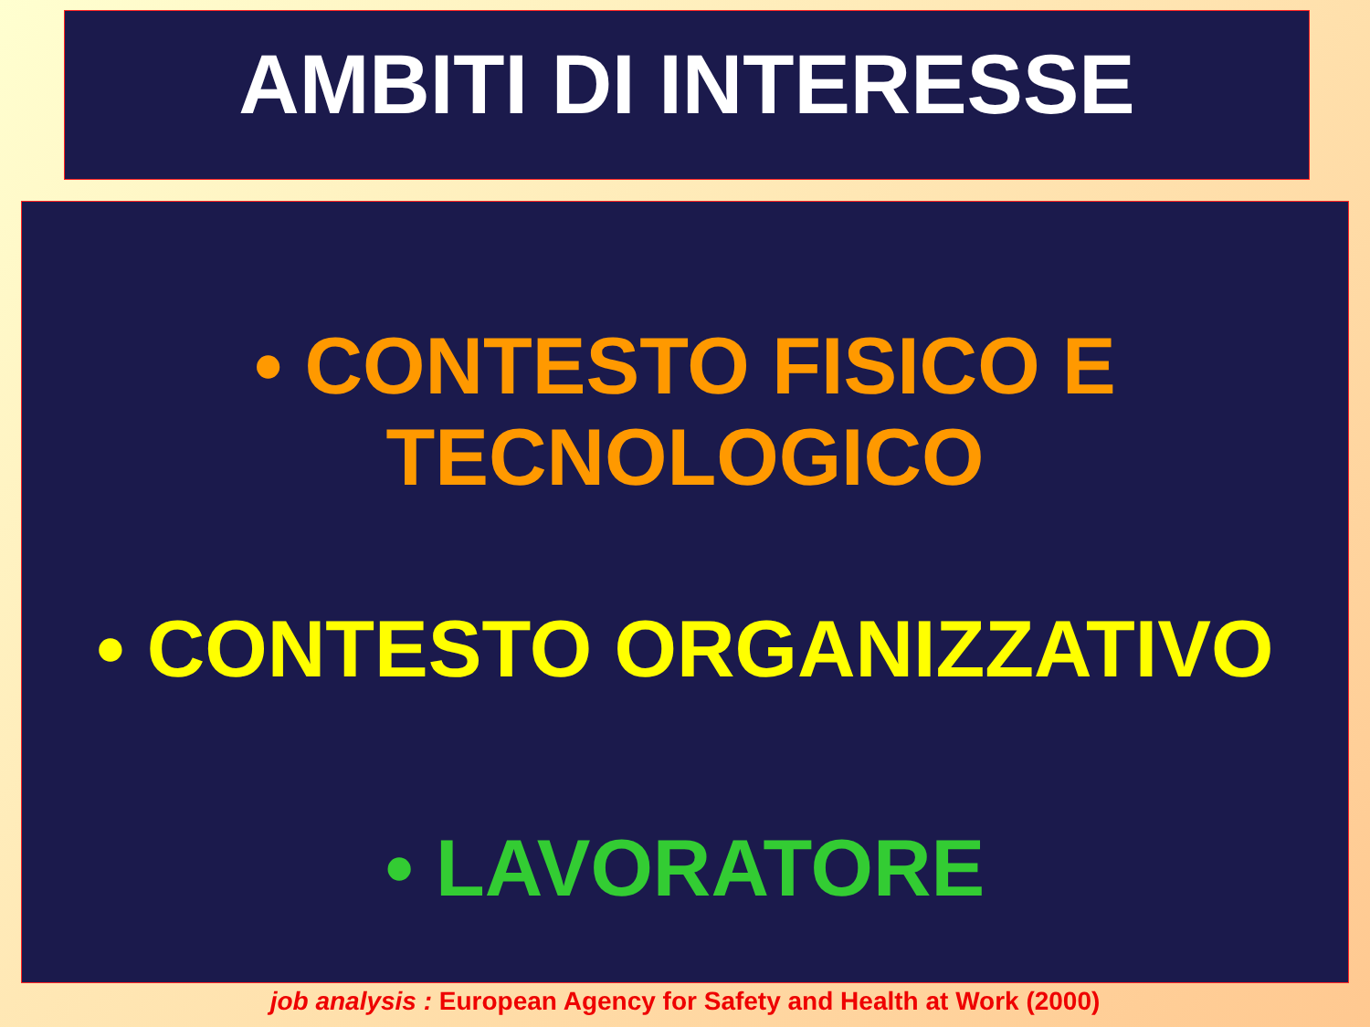AMBITI DI INTERESSE
• CONTESTO FISICO E TECNOLOGICO
• CONTESTO ORGANIZZATIVO
• LAVORATORE
job analysis : European Agency for Safety and Health at Work (2000)